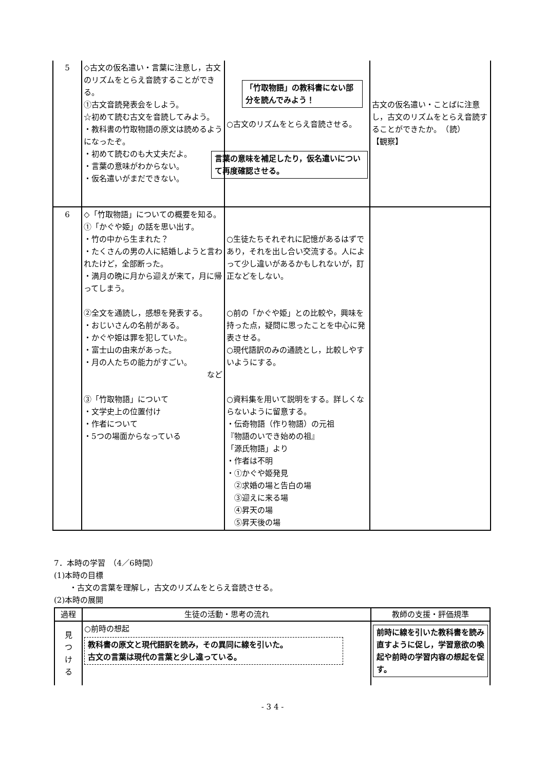| 5 | ◇古文の仮名遣い・言葉に注意し，古文のリズムをとらえ音読することができる。 ①古文音読発表会をしよう。 ☆初めて読む古文を音読してみよう。 ・教科書の竹取物語の原文は読めるようになったぞ。 ・初めて読むのも大丈夫だよ。 ・言葉の意味がわからない。 ・仮名遣いがまだできない。 | 「竹取物語」の教科書にない部分を読んでみよう！ ○古文のリズムをとらえ音読させる。 言葉の意味を補足したり，仮名遣いについて再度確認させる。 | 古文の仮名遣い・ことばに注意し，古文のリズムをとらえ音読することができたか。 （読） 【観察】 |
| 6 | ◇「竹取物語」についての概要を知る。 ①「かぐや姫」の話を思い出す。 ・竹の中から生まれた？ ・たくさんの男の人に結婚しようと言われたけど，全部断った。 ・満月の晩に月から迎えが来て，月に帰ってしまう。 ②全文を通読し，感想を発表する。 ・おじいさんの名前がある。 ・かぐや姫は罪を犯していた。 ・富士山の由来があった。 ・月の人たちの能力がすごい。 など ③「竹取物語」について ・文学史上の位置付け ・作者について ・5つの場面からなっている | ○生徒たちそれぞれに記憶があるはずであり，それを出し合い交流する。人によって少し違いがあるかもしれないが，訂正などをしない。 ○前の「かぐや姫」との比較や，興味を持った点，疑問に思ったことを中心に発表させる。 ○現代語訳のみの通読とし，比較しやすいようにする。 ○資料集を用いて説明をする。詳しくならないように留意する。 ・伝奇物語（作り物語）の元祖 『物語のいでき始めの祖』 「源氏物語」より ・作者は不明 ・①かぐや姫発見 ②求婚の場と告白の場 ③迎えに来る場 ④昇天の場 ⑤昇天後の場 | |
7．本時の学習　（4／6時間）
(1)本時の目標
　　・古文の言葉を理解し，古文のリズムをとらえ音読させる。
(2)本時の展開
| 過程 | 生徒の活動・思考の流れ | 教師の支援・評価規準 |
| --- | --- | --- |
| 見 つ け る | ○前時の想起 教科書の原文と現代語訳を読み，その異同に線を引いた。 古文の言葉は現代の言葉と少し違っている。 | 前時に線を引いた教科書を読み直すように促し，学習意欲の喚起や前時の学習内容の想起を促す。 |
- 3 4 -